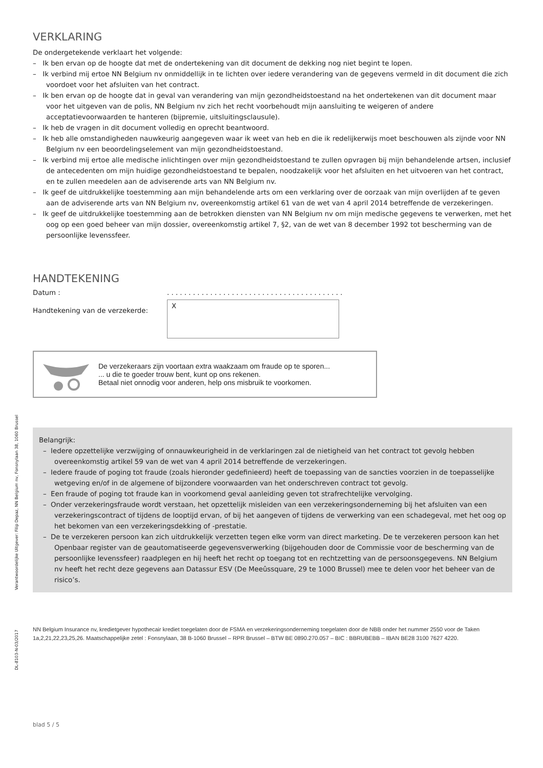VERKLARING
De ondergetekende verklaart het volgende:
– Ik ben ervan op de hoogte dat met de ondertekening van dit document de dekking nog niet begint te lopen.
– Ik verbind mij ertoe NN Belgium nv onmiddellijk in te lichten over iedere verandering van de gegevens vermeld in dit document die zich voordoet voor het afsluiten van het contract.
– Ik ben ervan op de hoogte dat in geval van verandering van mijn gezondheidstoestand na het ondertekenen van dit document maar voor het uitgeven van de polis, NN Belgium nv zich het recht voorbehoudt mijn aansluiting te weigeren of andere acceptatievoorwaarden te hanteren (bijpremie, uitsluitingsclausule).
– Ik heb de vragen in dit document volledig en oprecht beantwoord.
– Ik heb alle omstandigheden nauwkeurig aangegeven waar ik weet van heb en die ik redelijkerwijs moet beschouwen als zijnde voor NN Belgium nv een beoordelingselement van mijn gezondheidstoestand.
– Ik verbind mij ertoe alle medische inlichtingen over mijn gezondheidstoestand te zullen opvragen bij mijn behandelende artsen, inclusief de antecedenten om mijn huidige gezondheidstoestand te bepalen, noodzakelijk voor het afsluiten en het uitvoeren van het contract, en te zullen meedelen aan de adviserende arts van NN Belgium nv.
– Ik geef de uitdrukkelijke toestemming aan mijn behandelende arts om een verklaring over de oorzaak van mijn overlijden af te geven aan de adviserende arts van NN Belgium nv, overeenkomstig artikel 61 van de wet van 4 april 2014 betreffende de verzekeringen.
– Ik geef de uitdrukkelijke toestemming aan de betrokken diensten van NN Belgium nv om mijn medische gegevens te verwerken, met het oog op een goed beheer van mijn dossier, overeenkomstig artikel 7, §2, van de wet van 8 december 1992 tot bescherming van de persoonlijke levenssfeer.
HANDTEKENING
Datum : . . . . . . . . . . . . . . . . . . . . . . . . . . . . . . . . . . . . . . . . .
Handtekening van de verzekerde:
X
De verzekeraars zijn voortaan extra waakzaam om fraude op te sporen...
... u die te goeder trouw bent, kunt op ons rekenen.
Betaal niet onnodig voor anderen, help ons misbruik te voorkomen.
Belangrijk:
– Iedere opzettelijke verzwijging of onnauwkeurigheid in de verklaringen zal de nietigheid van het contract tot gevolg hebben overeenkomstig artikel 59 van de wet van 4 april 2014 betreffende de verzekeringen.
– Iedere fraude of poging tot fraude (zoals hieronder gedefinieerd) heeft de toepassing van de sancties voorzien in de toepasselijke wetgeving en/of in de algemene of bijzondere voorwaarden van het onderschreven contract tot gevolg.
– Een fraude of poging tot fraude kan in voorkomend geval aanleiding geven tot strafrechtelijke vervolging.
– Onder verzekeringsfraude wordt verstaan, het opzettelijk misleiden van een verzekeringsonderneming bij het afsluiten van een verzekeringscontract of tijdens de looptijd ervan, of bij het aangeven of tijdens de verwerking van een schadegeval, met het oog op het bekomen van een verzekeringsdekking of -prestatie.
– De te verzekeren persoon kan zich uitdrukkelijk verzetten tegen elke vorm van direct marketing. De te verzekeren persoon kan het Openbaar register van de geautomatiseerde gegevensverwerking (bijgehouden door de Commissie voor de bescherming van de persoonlijke levenssfeer) raadplegen en hij heeft het recht op toegang tot en rechtzetting van de persoonsgegevens. NN Belgium nv heeft het recht deze gegevens aan Datassur ESV (De Meeûssquare, 29 te 1000 Brussel) mee te delen voor het beheer van de risico’s.
NN Belgium Insurance nv, kredietgever hypothecair krediet toegelaten door de FSMA en verzekeringsonderneming toegelaten door de NBB onder het nummer 2550 voor de Taken 1a,2,21,22,23,25,26. Maatschappelijke zetel : Fonsnylaan, 38 B-1060 Brussel – RPR Brussel – BTW BE 0890.270.057 – BIC : BBRUBEBB – IBAN BE28 3100 7627 4220.
blad 5 / 5
Verantwoordelijke Uitgever: Filip Depaz, NN Belgium nv, Fonsnylaan 38, 1060 Brussel
DL-8103-N-03/2017